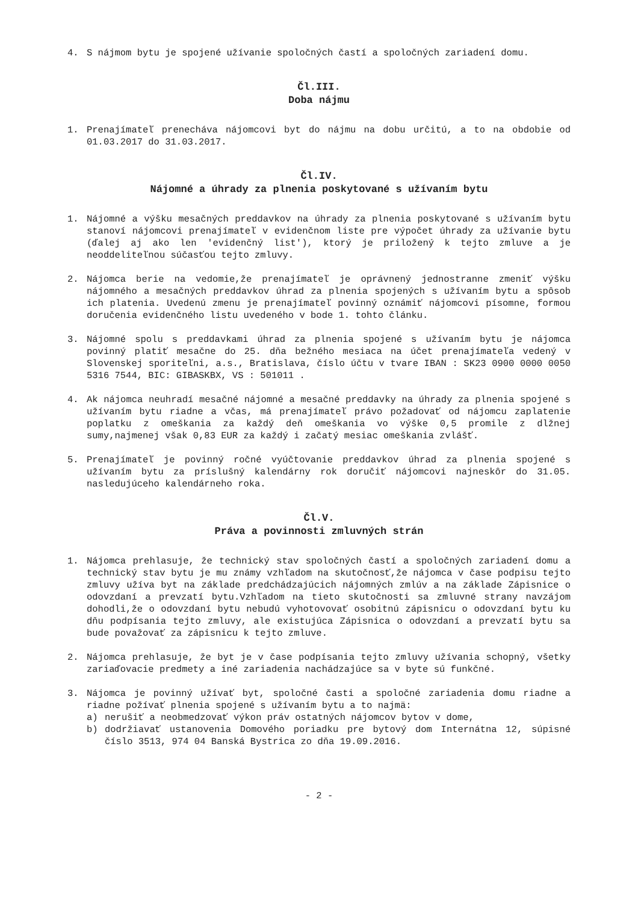4. S nájmom bytu je spojené užívanie spoločných častí a spoločných zariadení domu.
Čl.III.
Doba nájmu
1. Prenajímateľ prenecháva nájomcovi byt do nájmu na dobu určitú, a to na obdobie od 01.03.2017 do 31.03.2017.
Čl.IV.
Nájomné a úhrady za plnenia poskytované s užívaním bytu
1. Nájomné a výšku mesačných preddavkov na úhrady za plnenia poskytované s užívaním bytu stanoví nájomcovi prenajímateľ v evidenčnom liste pre výpočet úhrady za užívanie bytu (ďalej aj ako len 'evidenčný list'), ktorý je priložený k tejto zmluve a je neoddeliteľnou súčasťou tejto zmluvy.
2. Nájomca berie na vedomie,že prenajímateľ je oprávnený jednostranne zmeniť výšku nájomného a mesačných preddavkov úhrad za plnenia spojených s užívaním bytu a spôsob ich platenia. Uvedenú zmenu je prenajímateľ povinný oznámiť nájomcovi písomne, formou doručenia evidenčného listu uvedeného v bode 1. tohto článku.
3. Nájomné spolu s preddavkami úhrad za plnenia spojené s užívaním bytu je nájomca povinný platiť mesačne do 25. dňa bežného mesiaca na účet prenajímateľa vedený v Slovenskej sporiteľni, a.s., Bratislava, číslo účtu v tvare IBAN : SK23 0900 0000 0050 5316 7544, BIC: GIBASKBX, VS : 501011 .
4. Ak nájomca neuhradí mesačné nájomné a mesačné preddavky na úhrady za plnenia spojené s užívaním bytu riadne a včas, má prenajímateľ právo požadovať od nájomcu zaplatenie poplatku z omeškania za každý deň omeškania vo výške 0,5 promile z dlžnej sumy,najmenej však 0,83 EUR za každý i začatý mesiac omeškania zvlášť.
5. Prenajímateľ je povinný ročné vyúčtovanie preddavkov úhrad za plnenia spojené s užívaním bytu za príslušný kalendárny rok doručiť nájomcovi najneskôr do 31.05. nasledujúceho kalendárneho roka.
Čl.V.
Práva a povinnosti zmluvných strán
1. Nájomca prehlasuje, že technický stav spoločných častí a spoločných zariadení domu a technický stav bytu je mu známy vzhľadom na skutočnosť,že nájomca v čase podpisu tejto zmluvy užíva byt na základe predchádzajúcich nájomných zmlúv a na základe Zápisnice o odovzdaní a prevzatí bytu.Vzhľadom na tieto skutočnosti sa zmluvné strany navzájom dohodli,že o odovzdaní bytu nebudú vyhotovovať osobitnú zápisnicu o odovzdaní bytu ku dňu podpísania tejto zmluvy, ale existujúca Zápisnica o odovzdaní a prevzatí bytu sa bude považovať za zápisnicu k tejto zmluve.
2. Nájomca prehlasuje, že byt je v čase podpísania tejto zmluvy užívania schopný, všetky zariaďovacie predmety a iné zariadenia nachádzajúce sa v byte sú funkčné.
3. Nájomca je povinný užívať byt, spoločné časti a spoločné zariadenia domu riadne a riadne požívať plnenia spojené s užívaním bytu a to najmä:
a) nerušiť a neobmedzovať výkon práv ostatných nájomcov bytov v dome,
b) dodržiavať ustanovenia Domového poriadku pre bytový dom Internátna 12, súpisné číslo 3513, 974 04 Banská Bystrica zo dňa 19.09.2016.
- 2 -